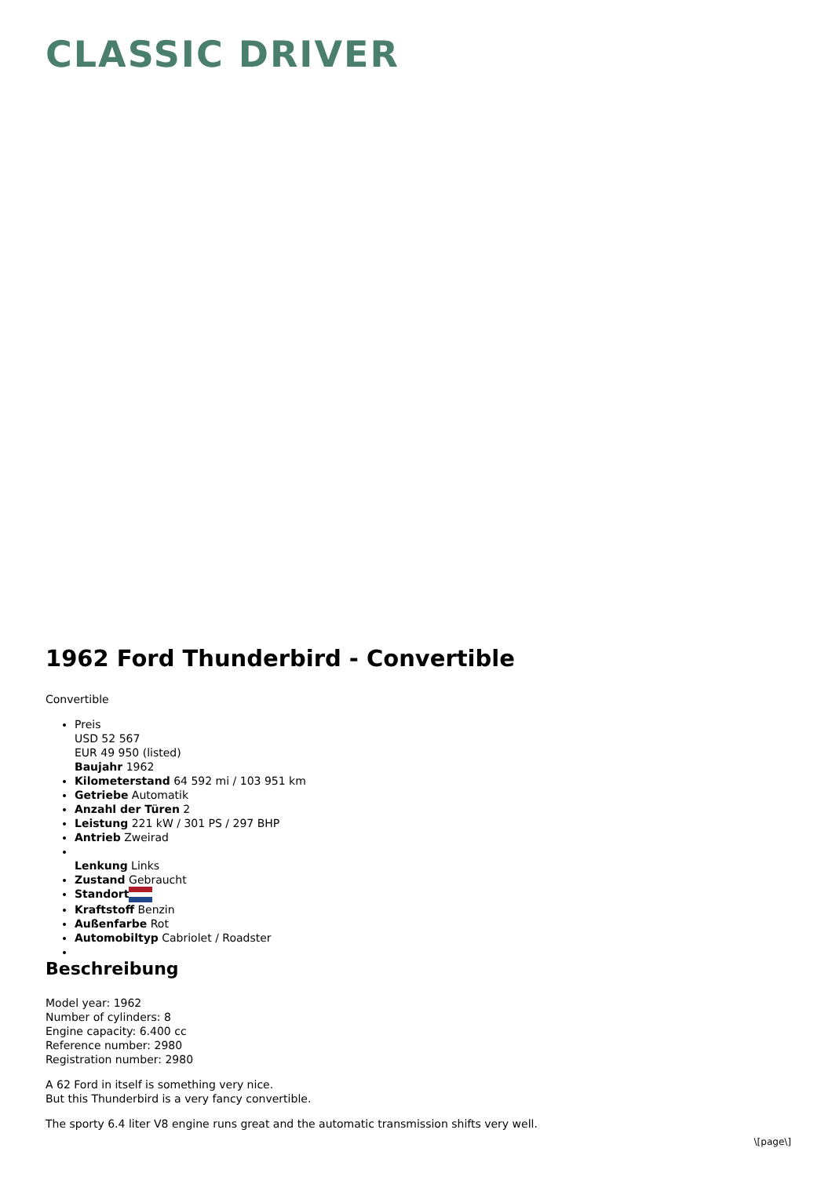CLASSIC DRIVER
1962 Ford Thunderbird - Convertible
Convertible
Preis
USD 52 567
EUR 49 950 (listed)
Baujahr 1962
Kilometerstand 64 592 mi / 103 951 km
Getriebe Automatik
Anzahl der Türen 2
Leistung 221 kW / 301 PS / 297 BHP
Antrieb Zweirad
Lenkung Links
Zustand Gebraucht
Standort
Kraftstoff Benzin
Außenfarbe Rot
Automobiltyp Cabriolet / Roadster
Beschreibung
Model year: 1962
Number of cylinders: 8
Engine capacity: 6.400 cc
Reference number: 2980
Registration number: 2980
A 62 Ford in itself is something very nice.
But this Thunderbird is a very fancy convertible.
The sporty 6.4 liter V8 engine runs great and the automatic transmission shifts very well.
\[page\]